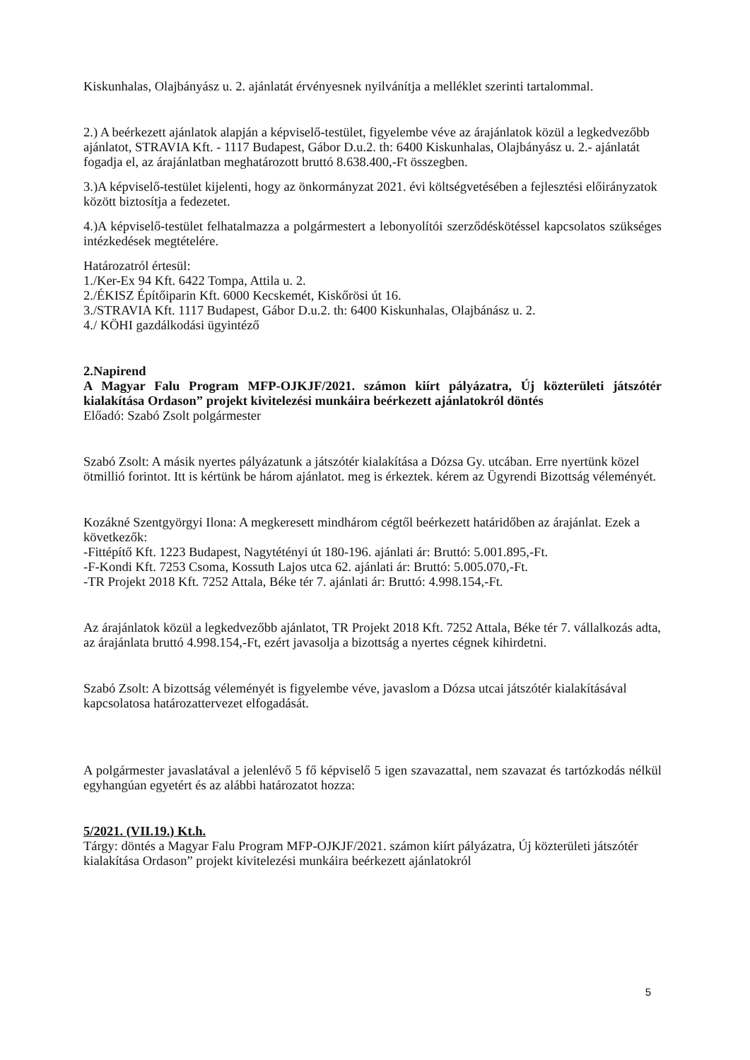Kiskunhalas, Olajbányász u. 2. ajánlatát érvényesnek nyilvánítja a melléklet szerinti tartalommal.
2.) A beérkezett ajánlatok alapján a képviselő-testület, figyelembe véve az árajánlatok közül a legkedvezőbb ajánlatot, STRAVIA Kft. - 1117 Budapest, Gábor D.u.2. th: 6400 Kiskunhalas, Olajbányász u. 2.- ajánlatát fogadja el, az árajánlatban meghatározott bruttó 8.638.400,-Ft összegben.
3.)A képviselő-testület kijelenti, hogy az önkormányzat 2021. évi költségvetésében a fejlesztési előirányzatok között biztosítja a fedezetet.
4.)A képviselő-testület felhatalmazza a polgármestert a lebonyolítói szerződéskötéssel kapcsolatos szükséges intézkedések megtételére.
Határozatról értesül:
1./Ker-Ex 94 Kft. 6422 Tompa, Attila u. 2.
2./ÉKISZ Építőiparin Kft. 6000 Kecskemét, Kiskőrösi út 16.
3./STRAVIA Kft. 1117 Budapest, Gábor D.u.2. th: 6400 Kiskunhalas, Olajbánász u. 2.
4./ KÖHI gazdálkodási ügyintéző
2.Napirend
A Magyar Falu Program MFP-OJKJF/2021. számon kiírt pályázatra, Új közterületi játszótér kialakítása Ordason” projekt kivitelezési munkáira beérkezett ajánlatokról döntés
Előadó: Szabó Zsolt polgármester
Szabó Zsolt: A másik nyertes pályázatunk a játszótér kialakítása a Dózsa Gy. utcában. Erre nyertünk közel ötmillió forintot. Itt is kértünk be három ajánlatot. meg is érkeztek. kérem az Ügyrendi Bizottság véleményét.
Kozákné Szentgyörgyi Ilona: A megkeresett mindhárom cégtől beérkezett határidőben az árajánlat. Ezek a következők:
-Fittépítő Kft. 1223 Budapest, Nagytétényi út 180-196. ajánlati ár: Bruttó: 5.001.895,-Ft.
-F-Kondi Kft. 7253 Csoma, Kossuth Lajos utca 62. ajánlati ár: Bruttó: 5.005.070,-Ft.
-TR Projekt 2018 Kft. 7252 Attala, Béke tér 7. ajánlati ár: Bruttó: 4.998.154,-Ft.
Az árajánlatok közül a legkedvezőbb ajánlatot, TR Projekt 2018 Kft. 7252 Attala, Béke tér 7. vállalkozás adta, az árajánlata bruttó 4.998.154,-Ft, ezért javasolja a bizottság a nyertes cégnek kihirdetni.
Szabó Zsolt: A bizottság véleményét is figyelembe véve, javaslom a Dózsa utcai játszótér kialakításával kapcsolatosa határozattervezet elfogadását.
A polgármester javaslatával a jelenlévő 5 fő képviselő 5 igen szavazattal, nem szavazat és tartózkodás nélkül egyhangúan egyetért és az alábbi határozatot hozza:
5/2021. (VII.19.) Kt.h.
Tárgy: döntés a Magyar Falu Program MFP-OJKJF/2021. számon kiírt pályázatra, Új közterületi játszótér kialakítása Ordason” projekt kivitelezési munkáira beérkezett ajánlatokról
5